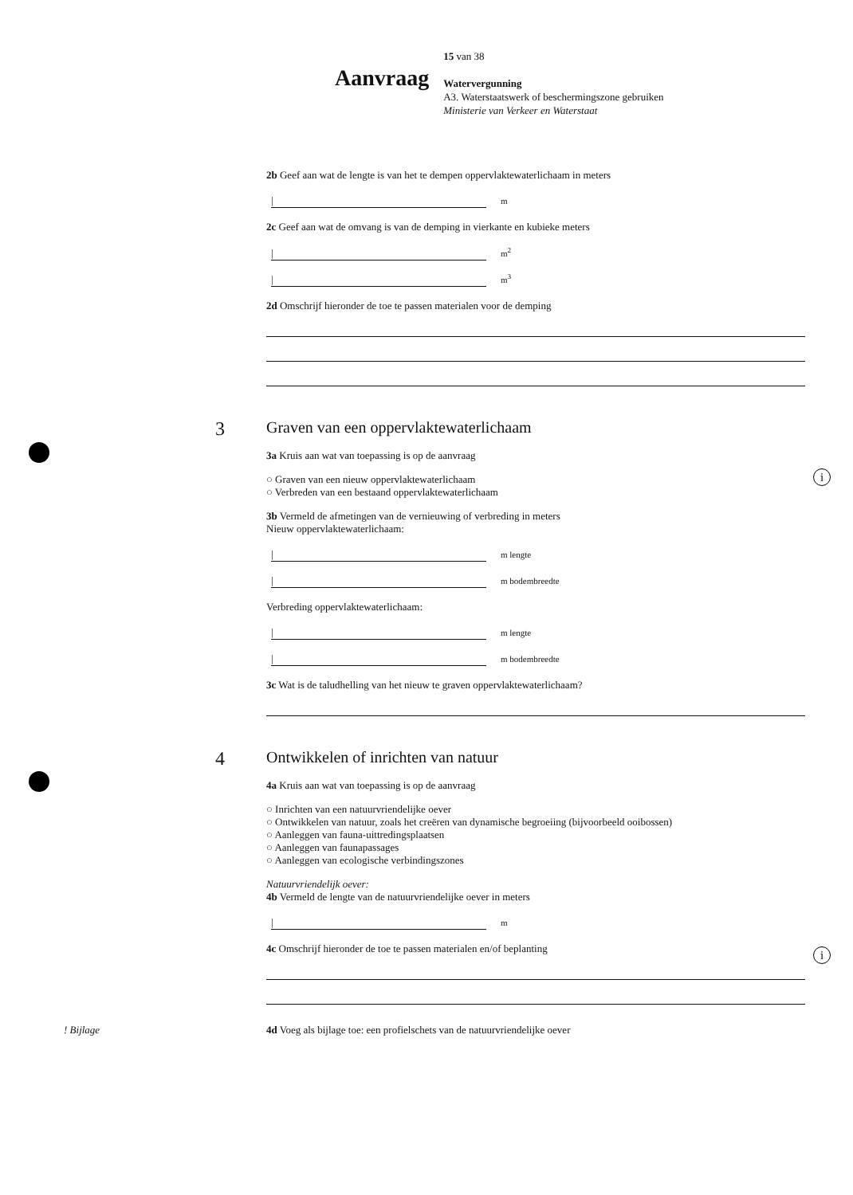Aanvraag 15 van 38
Watervergunning
A3. Waterstaatswerk of beschermingszone gebruiken
Ministerie van Verkeer en Waterstaat
i
i
2b Geef aan wat de lengte is van het te dempen oppervlaktewaterlichaam in meters
| m
2c Geef aan wat de omvang is van de demping in vierkante en kubieke meters
| m<sup>2</sup>
| m<sup>3</sup>
2d Omschrijf hieronder de toe te passen materialen voor de demping
3 Graven van een oppervlaktewaterlichaam
3a Kruis aan wat van toepassing is op de aanvraag
○ Graven van een nieuw oppervlaktewaterlichaam
○ Verbreden van een bestaand oppervlaktewaterlichaam
3b Vermeld de afmetingen van de vernieuwing of verbreding in meters
Nieuw oppervlaktewaterlichaam:
| m lengte
| m bodembreedte
Verbreding oppervlaktewaterlichaam:
| m lengte
| m bodembreedte
3c Wat is de taludhelling van het nieuw te graven oppervlaktewaterlichaam?
4 Ontwikkelen of inrichten van natuur
4a Kruis aan wat van toepassing is op de aanvraag
○ Inrichten van een natuurvriendelijke oever
○ Ontwikkelen van natuur, zoals het creëren van dynamische begroeiing (bijvoorbeeld ooibossen)
○ Aanleggen van fauna-uittredingsplaatsen
○ Aanleggen van faunapassages
○ Aanleggen van ecologische verbindingszones
Natuurvriendelijk oever:
4b Vermeld de lengte van de natuurvriendelijke oever in meters
| m
4c Omschrijf hieronder de toe te passen materialen en/of beplanting
! Bijlage 4d Voeg als bijlage toe: een profielschets van de natuurvriendelijke oever